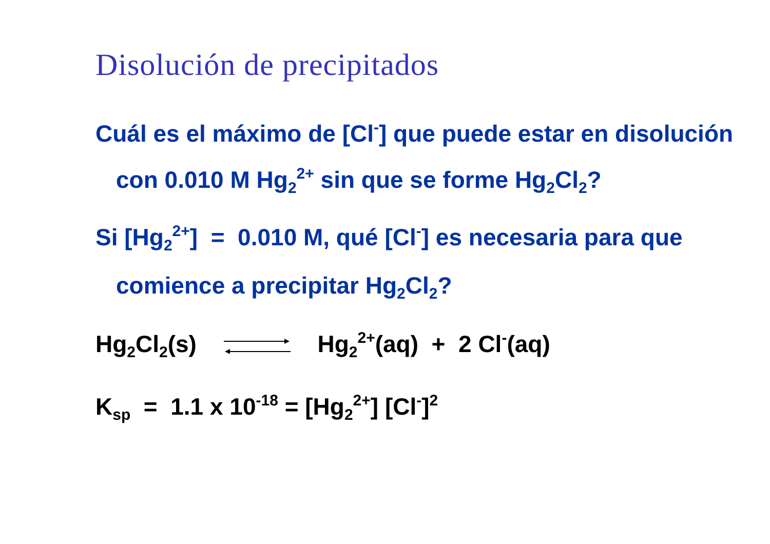Disolución de precipitados
Cuál es el máximo de [Cl<sup>-</sup>] que puede estar en disolución con 0.010 M Hg<sub>2</sub><sup>2+</sup> sin que se forme Hg<sub>2</sub>Cl<sub>2</sub>?
Si [Hg<sub>2</sub><sup>2+</sup>] = 0.010 M, qué [Cl<sup>-</sup>] es necesaria para que comience a precipitar Hg<sub>2</sub>Cl<sub>2</sub>?
Hg<sub>2</sub>Cl<sub>2</sub>(s) Hg<sub>2</sub><sup>2+</sup>(aq) + 2 Cl<sup>-</sup>(aq)
K<sub>sp</sub> = 1.1 x 10<sup>-18</sup> = [Hg<sub>2</sub><sup>2+</sup>] [Cl<sup>-</sup>]<sup>2</sup>